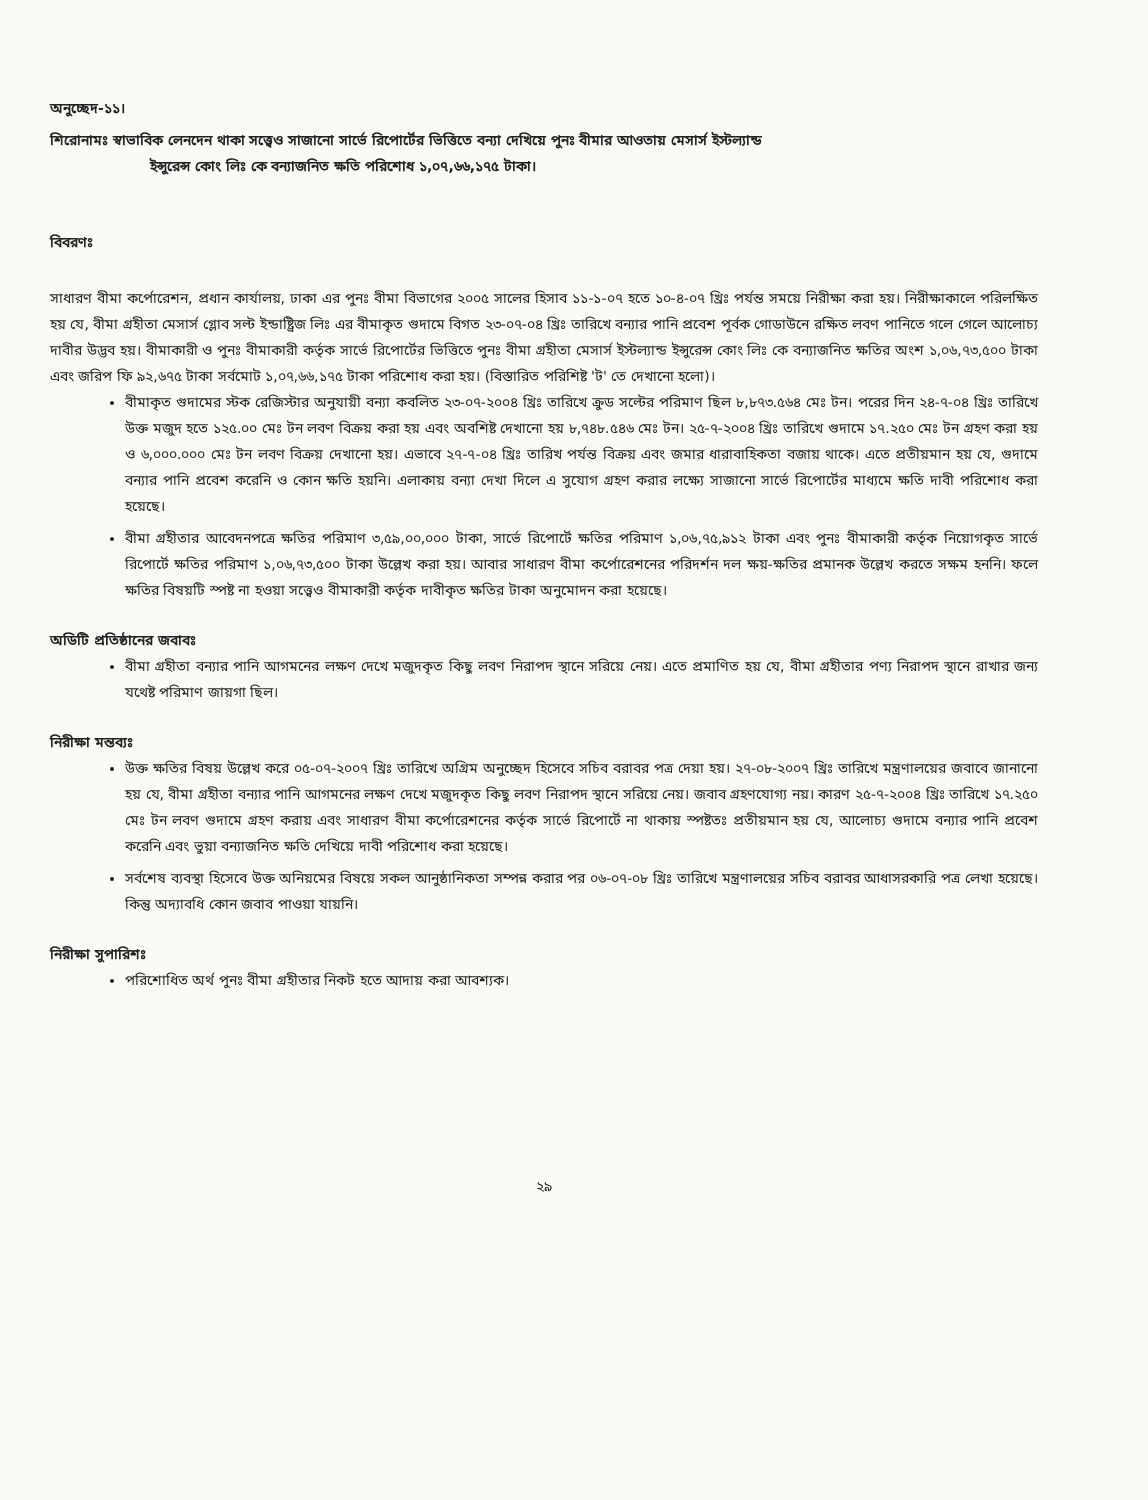অনুচ্ছেদ-১১।
শিরোনামঃ স্বাভাবিক লেনদেন থাকা সত্ত্বেও সাজানো সার্ভে রিপোর্টের ভিত্তিতে বন্যা দেখিয়ে পুনঃ বীমার আওতায় মেসার্স ইস্টল্যান্ড
ইন্সুরেন্স কোং লিঃ কে বন্যাজনিত ক্ষতি পরিশোধ ১,০৭,৬৬,১৭৫ টাকা।
বিবরণঃ
সাধারণ বীমা কর্পোরেশন, প্রধান কার্যালয়, ঢাকা এর পুনঃ বীমা বিভাগের ২০০৫ সালের হিসাব ১১-১-০৭ হতে ১০-৪-০৭ খ্রিঃ পর্যন্ত সময়ে নিরীক্ষা করা হয়। নিরীক্ষাকালে পরিলক্ষিত হয় যে, বীমা গ্রহীতা মেসার্স গ্লোব সল্ট ইন্ডাষ্ট্রিজ লিঃ এর বীমাকৃত গুদামে বিগত ২৩-০৭-০৪ খ্রিঃ তারিখে বন্যার পানি প্রবেশ পূর্বক গোডাউনে রক্ষিত লবণ পানিতে গলে গেলে আলোচ্য দাবীর উদ্ভব হয়। বীমাকারী ও পুনঃ বীমাকারী কর্তৃক সার্ভে রিপোর্টের ভিত্তিতে পুনঃ বীমা গ্রহীতা মেসার্স ইস্টল্যান্ড ইন্সুরেন্স কোং লিঃ কে বন্যাজনিত ক্ষতির অংশ ১,০৬,৭৩,৫০০ টাকা এবং জরিপ ফি ৯২,৬৭৫ টাকা সর্বমোট ১,০৭,৬৬,১৭৫ টাকা পরিশোধ করা হয়। (বিস্তারিত পরিশিষ্ট 'ট' তে দেখানো হলো)।
বীমাকৃত গুদামের স্টক রেজিস্টার অনুযায়ী বন্যা কবলিত ২৩-০৭-২০০৪ খ্রিঃ তারিখে ক্রুড সল্টের পরিমাণ ছিল ৮,৮৭৩.৫৬৪ মেঃ টন। পরের দিন ২৪-৭-০৪ খ্রিঃ তারিখে উক্ত মজুদ হতে ১২৫.০০ মেঃ টন লবণ বিক্রয় করা হয় এবং অবশিষ্ট দেখানো হয় ৮,৭৪৮.৫৪৬ মেঃ টন। ২৫-৭-২০০৪ খ্রিঃ তারিখে গুদামে ১৭.২৫০ মেঃ টন গ্রহণ করা হয় ও ৬,০০০.০০০ মেঃ টন লবণ বিক্রয় দেখানো হয়। এভাবে ২৭-৭-০৪ খ্রিঃ তারিখ পর্যন্ত বিক্রয় এবং জমার ধারাবাহিকতা বজায় থাকে। এতে প্রতীয়মান হয় যে, গুদামে বন্যার পানি প্রবেশ করেনি ও কোন ক্ষতি হয়নি। এলাকায় বন্যা দেখা দিলে এ সুযোগ গ্রহণ করার লক্ষ্যে সাজানো সার্ভে রিপোর্টের মাধ্যমে ক্ষতি দাবী পরিশোধ করা হয়েছে।
বীমা গ্রহীতার আবেদনপত্রে ক্ষতির পরিমাণ ৩,৫৯,০০,০০০ টাকা, সার্ভে রিপোর্টে ক্ষতির পরিমাণ ১,০৬,৭৫,৯১২ টাকা এবং পুনঃ বীমাকারী কর্তৃক নিয়োগকৃত সার্ভে রিপোর্টে ক্ষতির পরিমাণ ১,০৬,৭৩,৫০০ টাকা উল্লেখ করা হয়। আবার সাধারণ বীমা কর্পোরেশনের পরিদর্শন দল ক্ষয়-ক্ষতির প্রমানক উল্লেখ করতে সক্ষম হননি। ফলে ক্ষতির বিষয়টি স্পষ্ট না হওয়া সত্ত্বেও বীমাকারী কর্তৃক দাবীকৃত ক্ষতির টাকা অনুমোদন করা হয়েছে।
অডিটি প্রতিষ্ঠানের জবাবঃ
বীমা গ্রহীতা বন্যার পানি আগমনের লক্ষণ দেখে মজুদকৃত কিছু লবণ নিরাপদ স্থানে সরিয়ে নেয়। এতে প্রমাণিত হয় যে, বীমা গ্রহীতার পণ্য নিরাপদ স্থানে রাখার জন্য যথেষ্ট পরিমাণ জায়গা ছিল।
নিরীক্ষা মন্তব্যঃ
উক্ত ক্ষতির বিষয় উল্লেখ করে ০৫-০৭-২০০৭ খ্রিঃ তারিখে অগ্রিম অনুচ্ছেদ হিসেবে সচিব বরাবর পত্র দেয়া হয়। ২৭-০৮-২০০৭ খ্রিঃ তারিখে মন্ত্রণালয়ের জবাবে জানানো হয় যে, বীমা গ্রহীতা বন্যার পানি আগমনের লক্ষণ দেখে মজুদকৃত কিছু লবণ নিরাপদ স্থানে সরিয়ে নেয়। জবাব গ্রহণযোগ্য নয়। কারণ ২৫-৭-২০০৪ খ্রিঃ তারিখে ১৭.২৫০ মেঃ টন লবণ গুদামে গ্রহণ করায় এবং সাধারণ বীমা কর্পোরেশনের কর্তৃক সার্ভে রিপোর্টে না থাকায় স্পষ্টতঃ প্রতীয়মান হয় যে, আলোচ্য গুদামে বন্যার পানি প্রবেশ করেনি এবং ভুয়া বন্যাজনিত ক্ষতি দেখিয়ে দাবী পরিশোধ করা হয়েছে।
সর্বশেষ ব্যবস্থা হিসেবে উক্ত অনিয়মের বিষয়ে সকল আনুষ্ঠানিকতা সম্পন্ন করার পর ০৬-০৭-০৮ খ্রিঃ তারিখে মন্ত্রণালয়ের সচিব বরাবর আধাসরকারি পত্র লেখা হয়েছে। কিন্তু অদ্যাবধি কোন জবাব পাওয়া যায়নি।
নিরীক্ষা সুপারিশঃ
পরিশোধিত অর্থ পুনঃ বীমা গ্রহীতার নিকট হতে আদায় করা আবশ্যক।
২৯